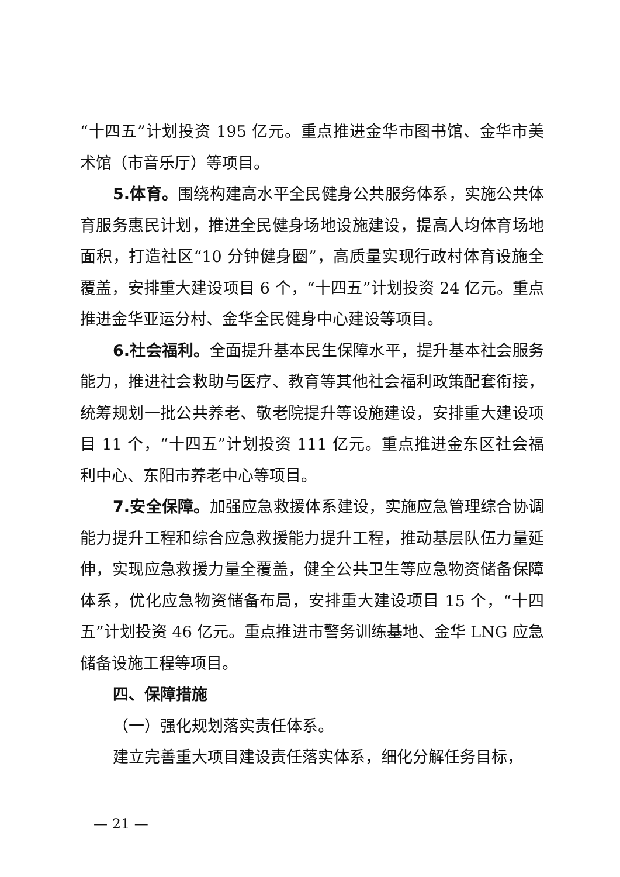“十四五”计划投资 195 亿元。重点推进金华市图书馆、金华市美术馆（市音乐厅）等项目。
5.体育。围绕构建高水平全民健身公共服务体系，实施公共体育服务惠民计划，推进全民健身场地设施建设，提高人均体育场地面积，打造社区“10 分钟健身圈”，高质量实现行政村体育设施全覆盖，安排重大建设项目 6 个，“十四五”计划投资 24 亿元。重点推进金华亚运分村、金华全民健身中心建设等项目。
6.社会福利。全面提升基本民生保障水平，提升基本社会服务能力，推进社会救助与医疗、教育等其他社会福利政策配套衔接，统筹规划一批公共养老、敬老院提升等设施建设，安排重大建设项目 11 个，“十四五”计划投资 111 亿元。重点推进金东区社会福利中心、东阳市养老中心等项目。
7.安全保障。加强应急救援体系建设，实施应急管理综合协调能力提升工程和综合应急救援能力提升工程，推动基层队伍力量延伸，实现应急救援力量全覆盖，健全公共卫生等应急物资储备保障体系，优化应急物资储备布局，安排重大建设项目 15 个，“十四五”计划投资 46 亿元。重点推进市警务训练基地、金华 LNG 应急储备设施工程等项目。
四、保障措施
（一）强化规划落实责任体系。
建立完善重大项目建设责任落实体系，细化分解任务目标，
— 21 —